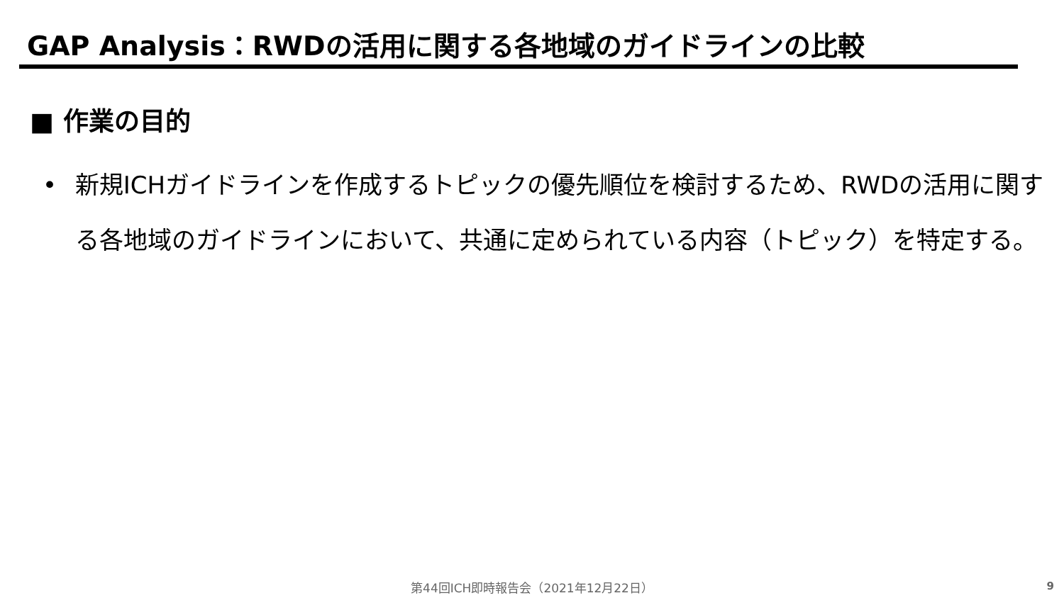GAP Analysis：RWDの活用に関する各地域のガイドラインの比較
■ 作業の目的
• 新規ICHガイドラインを作成するトピックの優先順位を検討するため、RWDの活用に関する各地域のガイドラインにおいて、共通に定められている内容（トピック）を特定する。
第44回ICH即時報告会（2021年12月22日） 9